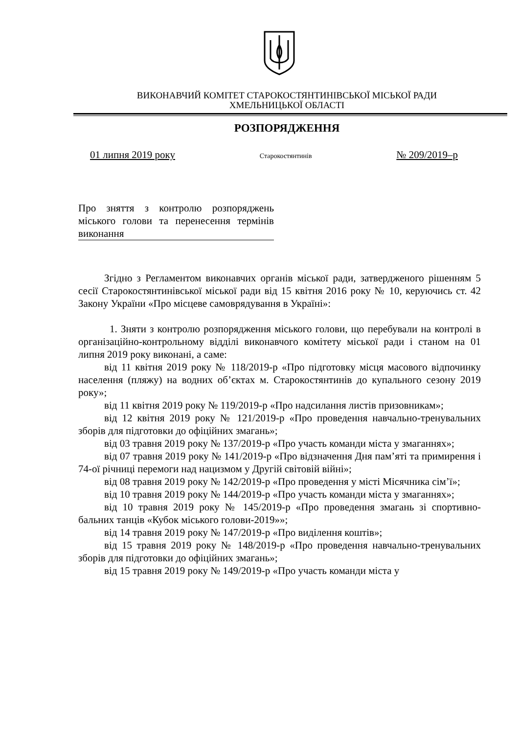ВИКОНАВЧИЙ КОМІТЕТ СТАРОКОСТЯНТИНІВСЬКОЇ МІСЬКОЇ РАДИ
ХМЕЛЬНИЦЬКОЇ ОБЛАСТІ
РОЗПОРЯДЖЕННЯ
01 липня 2019 року Старокостянтинів № 209/2019–р
Про зняття з контролю розпоряджень міського голови та перенесення термінів виконання
Згідно з Регламентом виконавчих органів міської ради, затвердженого рішенням 5 сесії Старокостянтинівської міської ради від 15 квітня 2016 року № 10, керуючись ст. 42 Закону України «Про місцеве самоврядування в Україні»:
1. Зняти з контролю розпорядження міського голови, що перебували на контролі в організаційно-контрольному відділі виконавчого комітету міської ради і станом на 01 липня 2019 року виконані, а саме:
від 11 квітня 2019 року № 118/2019-р «Про підготовку місця масового відпочинку населення (пляжу) на водних об’єктах м. Старокостянтинів до купального сезону 2019 року»;
від 11 квітня 2019 року № 119/2019-р «Про надсилання листів призовникам»;
від 12 квітня 2019 року № 121/2019-р «Про проведення навчально-тренувальних зборів для підготовки до офіційних змагань»;
від 03 травня 2019 року № 137/2019-р «Про участь команди міста у змаганнях»;
від 07 травня 2019 року № 141/2019-р «Про відзначення Дня пам’яті та примирення і 74-ої річниці перемоги над нацизмом у Другій світовій війні»;
від 08 травня 2019 року № 142/2019-р «Про проведення у місті Місячника сім’ї»;
від 10 травня 2019 року № 144/2019-р «Про участь команди міста у змаганнях»;
від 10 травня 2019 року № 145/2019-р «Про проведення змагань зі спортивно-бальних танців «Кубок міського голови-2019»»;
від 14 травня 2019 року № 147/2019-р «Про виділення коштів»;
від 15 травня 2019 року № 148/2019-р «Про проведення навчально-тренувальних зборів для підготовки до офіційних змагань»;
від 15 травня 2019 року № 149/2019-р «Про участь команди міста у